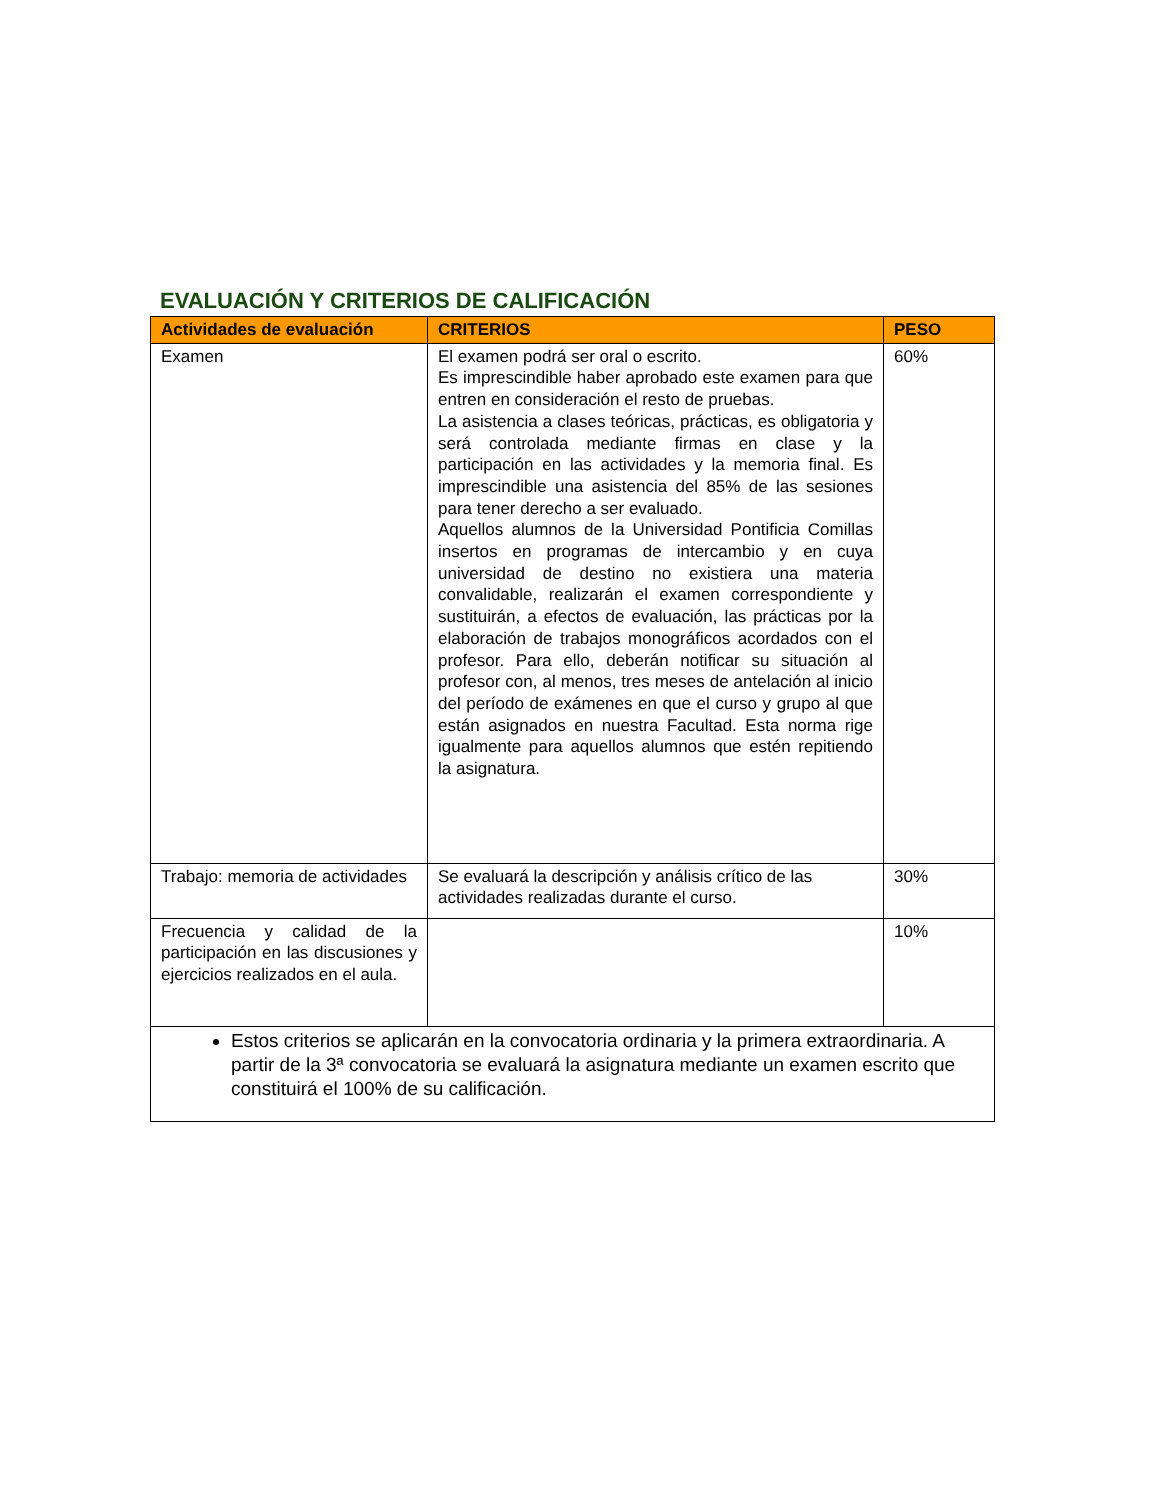EVALUACIÓN Y CRITERIOS DE CALIFICACIÓN
| Actividades de evaluación | CRITERIOS | PESO |
| --- | --- | --- |
| Examen | El examen podrá ser oral o escrito. Es imprescindible haber aprobado este examen para que entren en consideración el resto de pruebas. La asistencia a clases teóricas, prácticas, es obligatoria y será controlada mediante firmas en clase y la participación en las actividades y la memoria final. Es imprescindible una asistencia del 85% de las sesiones para tener derecho a ser evaluado. Aquellos alumnos de la Universidad Pontificia Comillas insertos en programas de intercambio y en cuya universidad de destino no existiera una materia convalidable, realizarán el examen correspondiente y sustituirán, a efectos de evaluación, las prácticas por la elaboración de trabajos monográficos acordados con el profesor. Para ello, deberán notificar su situación al profesor con, al menos, tres meses de antelación al inicio del período de exámenes en que el curso y grupo al que están asignados en nuestra Facultad. Esta norma rige igualmente para aquellos alumnos que estén repitiendo la asignatura. | 60% |
| Trabajo: memoria de actividades | Se evaluará la descripción y análisis crítico de las actividades realizadas durante el curso. | 30% |
| Frecuencia y calidad de la participación en las discusiones y ejercicios realizados en el aula. | | 10% |
| Estos criterios se aplicarán en la convocatoria ordinaria y la primera extraordinaria. A partir de la 3ª convocatoria se evaluará la asignatura mediante un examen escrito que constituirá el 100% de su calificación. | | |